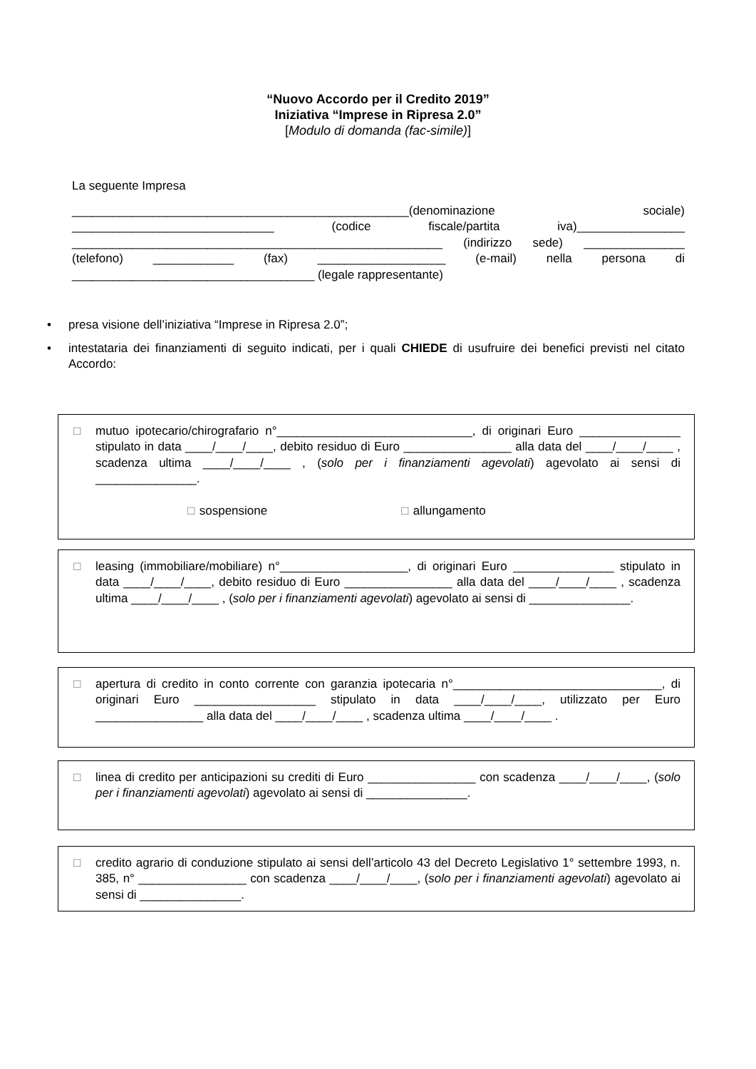“Nuovo Accordo per il Credito 2019”
Iniziativa “Imprese in Ripresa 2.0”
[Modulo di domanda (fac-simile)]
La seguente Impresa
__________________________________________________(denominazione sociale) ______________________________ (codice fiscale/partita iva)________________ _______________________________________________________ (indirizzo sede) _______________ (telefono) ____________ (fax) ___________________ (e-mail) nella persona di ____________________________________ (legale rappresentante)
• presa visione dell’iniziativa “Imprese in Ripresa 2.0”;
• intestataria dei finanziamenti di seguito indicati, per i quali CHIEDE di usufruire dei benefici previsti nel citato Accordo:
☐
mutuo ipotecario/chirografario n°_____________________________, di originari Euro _______________ stipulato in data ____/____/____, debito residuo di Euro ________________ alla data del ____/____/____ , scadenza ultima ____/____/____ , (solo per i finanziamenti agevolati) agevolato ai sensi di _______________.
☐ sospensione
☐ allungamento
☐
leasing (immobiliare/mobiliare) n°___________________, di originari Euro _______________ stipulato in data ____/____/____, debito residuo di Euro ________________ alla data del ____/____/____ , scadenza ultima ____/____/____ , (solo per i finanziamenti agevolati) agevolato ai sensi di _______________.
☐
apertura di credito in conto corrente con garanzia ipotecaria n°_______________________________, di originari Euro __________________ stipulato in data ____/____/____, utilizzato per Euro ________________ alla data del ____/____/____ , scadenza ultima ____/____/____ .
☐
linea di credito per anticipazioni su crediti di Euro ________________ con scadenza ____/____/____, (solo per i finanziamenti agevolati) agevolato ai sensi di _______________.
☐
credito agrario di conduzione stipulato ai sensi dell’articolo 43 del Decreto Legislativo 1° settembre 1993, n. 385, n° ________________ con scadenza ____/____/____, (solo per i finanziamenti agevolati) agevolato ai sensi di _______________.